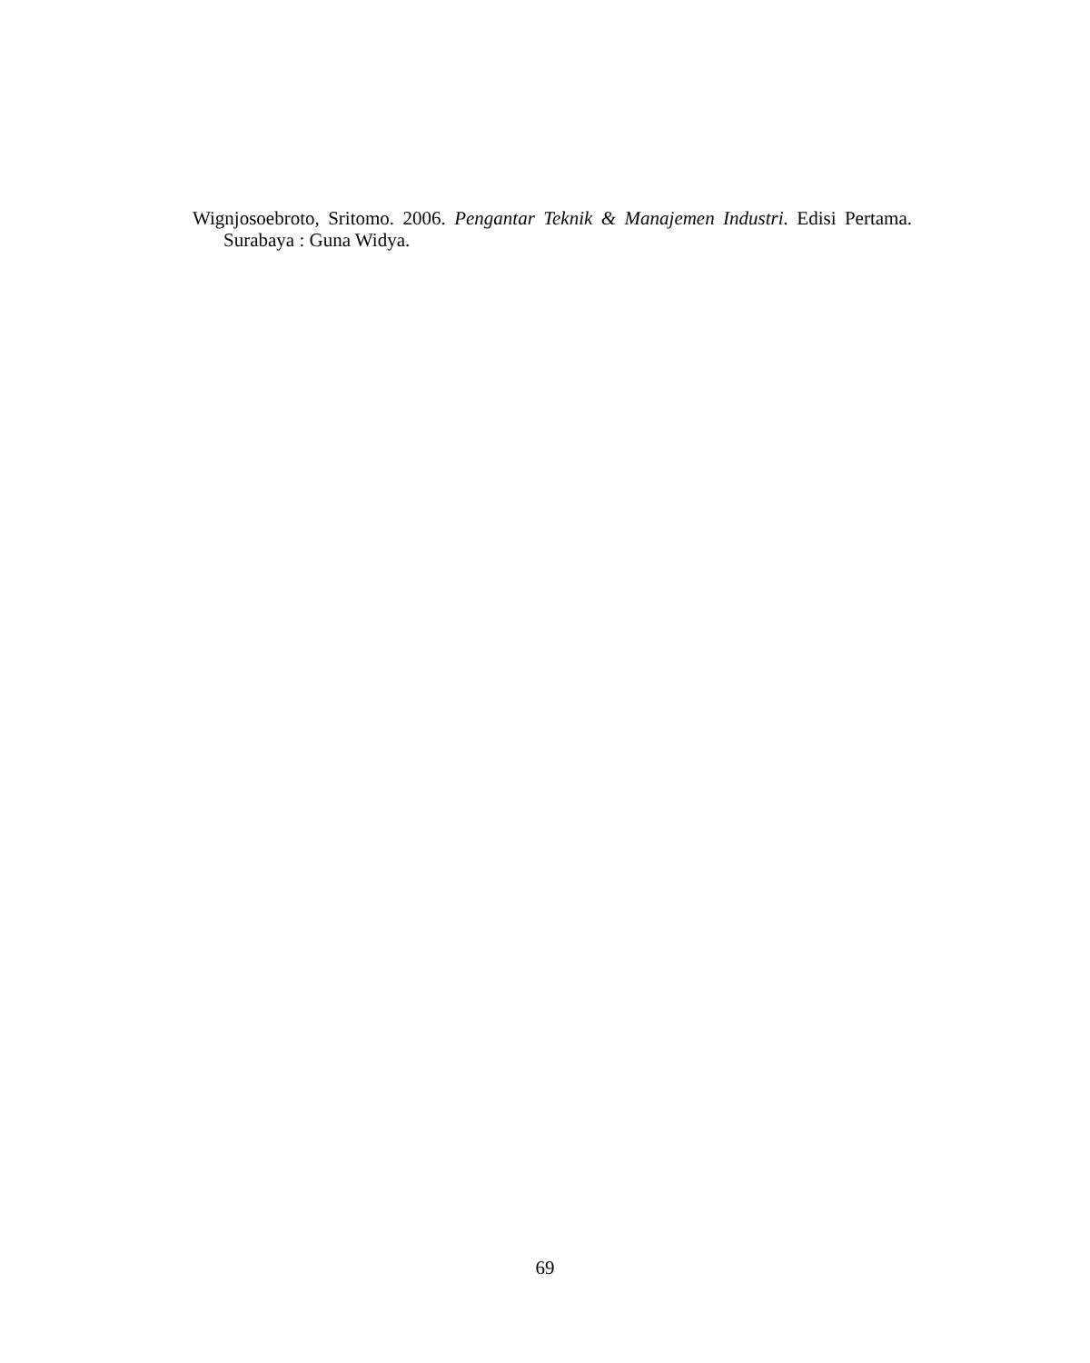Wignjosoebroto, Sritomo. 2006. Pengantar Teknik & Manajemen Industri. Edisi Pertama. Surabaya : Guna Widya.
69